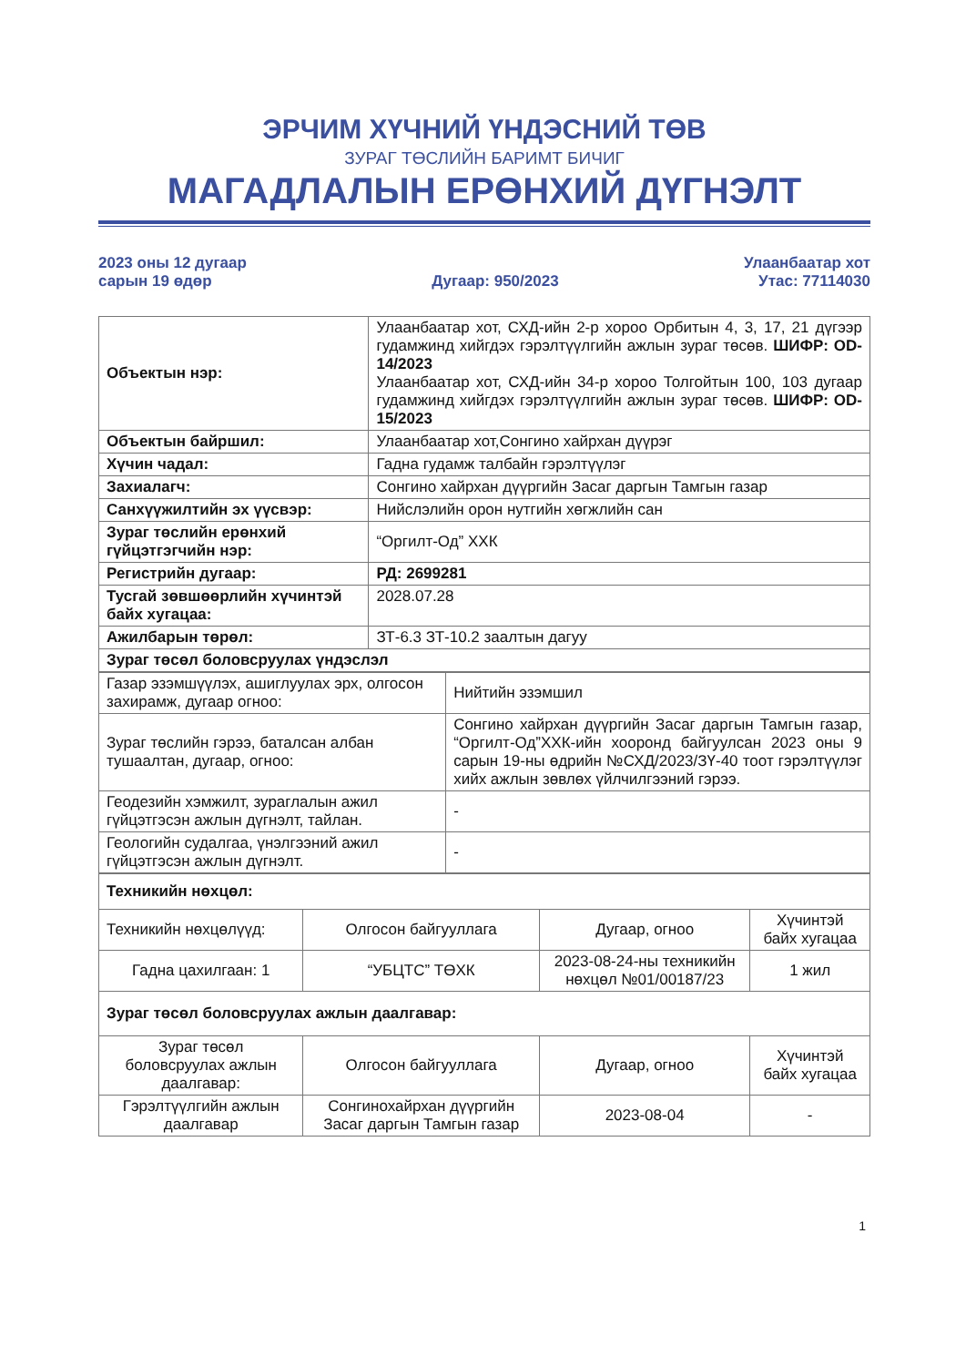ЭРЧИМ ХҮЧНИЙ ҮНДЭСНИЙ ТӨВ
ЗУРАГ ТӨСЛИЙН БАРИМТ БИЧИГ
МАГАДЛАЛЫН ЕРӨНХИЙ ДҮГНЭЛТ
2023 оны 12 дугаар
сарын 19 өдөр
Дугаар: 950/2023
Улаанбаатар хот
Утас: 77114030
| Объектын нэр: | Улаанбаатар хот, СХД-ийн 2-р хороо Орбитын 4, 3, 17, 21 дүгээр гудамжинд хийгдэх гэрэлтүүлгийн ажлын зураг төсөв. ШИФР: OD-14/2023 Улаанбаатар хот, СХД-ийн 34-р хороо Толгойтын 100, 103 дугаар гудамжинд хийгдэх гэрэлтүүлгийн ажлын зураг төсөв. ШИФР: OD-15/2023 |
| Объектын байршил: | Улаанбаатар хот,Сонгино хайрхан дүүрэг |
| Хүчин чадал: | Гадна гудамж талбайн гэрэлтүүлэг |
| Захиалагч: | Сонгино хайрхан дүүргийн Засаг даргын Тамгын газар |
| Санхүүжилтийн эх үүсвэр: | Нийслэлийн орон нутгийн хөгжлийн сан |
| Зураг төслийн ерөнхий гүйцэтгэгчийн нэр: | “Оргилт-Од” ХХК |
| Регистрийн дугаар: | РД: 2699281 |
| Тусгай зөвшөөрлийн хүчинтэй байх хугацаа: | 2028.07.28 |
| Ажилбарын төрөл: | ЗТ-6.3 ЗТ-10.2 заалтын дагуу |
| Зураг төсөл боловсруулах үндэслэл | |
| Газар эзэмшүүлэх, ашиглуулах эрх, олгосон захирамж, дугаар огноо: | Нийтийн эзэмшил |
| Зураг төслийн гэрээ, баталсан албан тушаалтан, дугаар, огноо: | Сонгино хайрхан дүүргийн Засаг даргын Тамгын газар, “Оргилт-Од”ХХК-ийн хооронд байгуулсан 2023 оны 9 сарын 19-ны өдрийн №СХД/2023/ЗҮ-40 тоот гэрэлтүүлэг хийх ажлын зөвлөх үйлчилгээний гэрээ. |
| Геодезийн хэмжилт, зураглалын ажил гүйцэтгэсэн ажлын дүгнэлт, тайлан. | - |
| Геологийн судалгаа, үнэлгээний ажил гүйцэтгэсэн ажлын дүгнэлт. | - |
| Техникийн нөхцөл: | | | |
| Техникийн нөхцөлүүд: | Олгосон байгууллага | Дугаар, огноо | Хүчинтэй байх хугацаа |
| Гадна цахилгаан: 1 | “УБЦТС” ТӨХК | 2023-08-24-ны техникийн нөхцөл №01/00187/23 | 1 жил |
| Зураг төсөл боловсруулах ажлын даалгавар: | | | |
| Зураг төсөл боловсруулах ажлын даалгавар: | Олгосон байгууллага | Дугаар, огноо | Хүчинтэй байх хугацаа |
| Гэрэлтүүлгийн ажлын даалгавар | Сонгинохайрхан дүүргийн Засаг даргын Тамгын газар | 2023-08-04 | - |
1